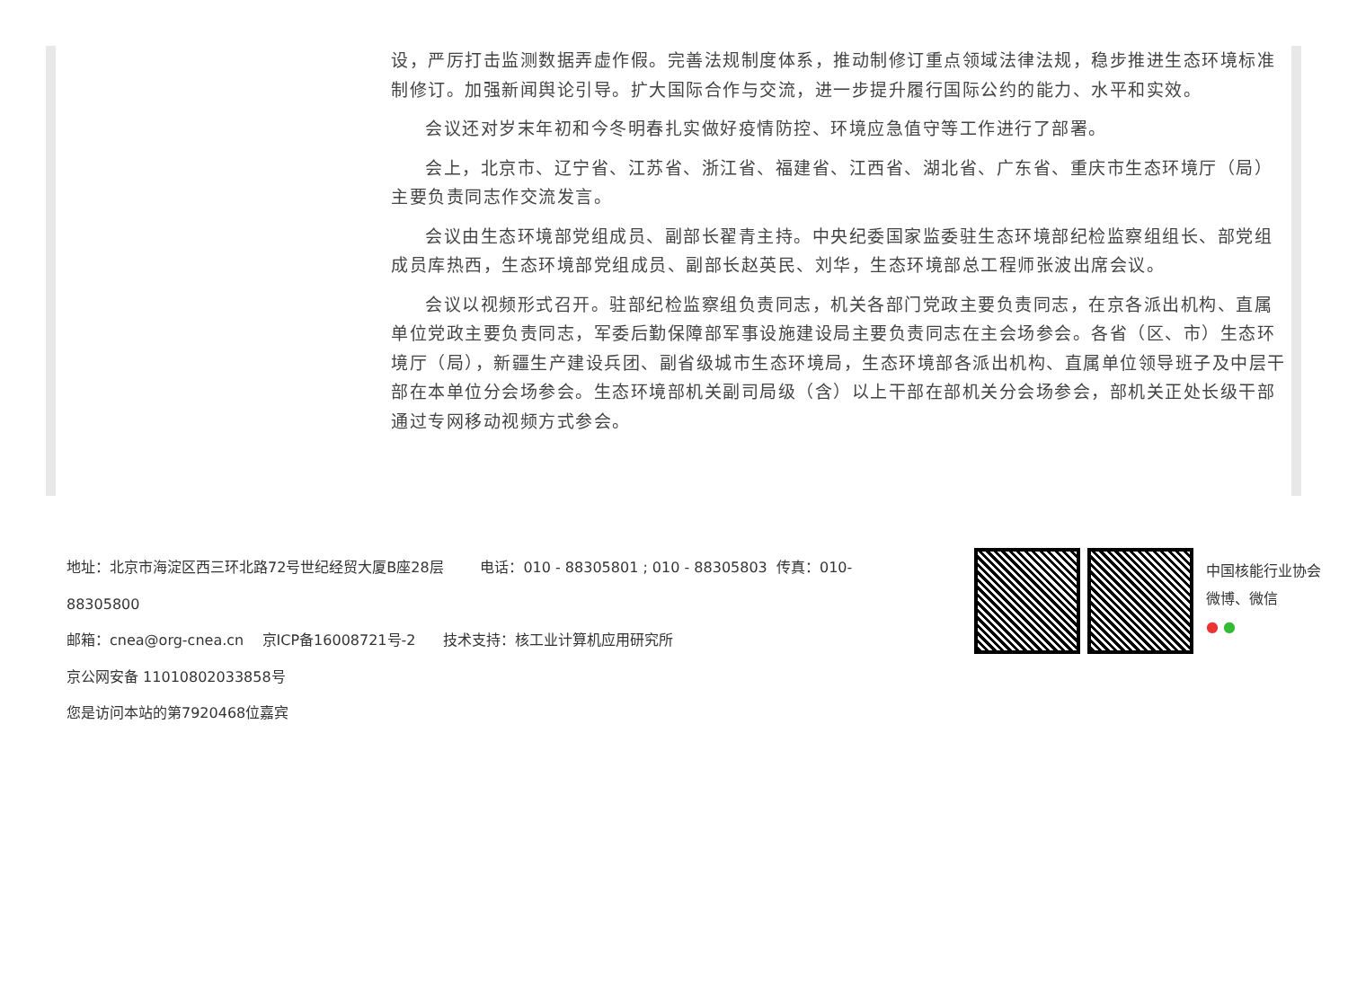设，严厉打击监测数据弄虚作假。完善法规制度体系，推动制修订重点领域法律法规，稳步推进生态环境标准制修订。加强新闻舆论引导。扩大国际合作与交流，进一步提升履行国际公约的能力、水平和实效。
会议还对岁末年初和今冬明春扎实做好疫情防控、环境应急值守等工作进行了部署。
会上，北京市、辽宁省、江苏省、浙江省、福建省、江西省、湖北省、广东省、重庆市生态环境厅（局）主要负责同志作交流发言。
会议由生态环境部党组成员、副部长翟青主持。中央纪委国家监委驻生态环境部纪检监察组组长、部党组成员库热西，生态环境部党组成员、副部长赵英民、刘华，生态环境部总工程师张波出席会议。
会议以视频形式召开。驻部纪检监察组负责同志，机关各部门党政主要负责同志，在京各派出机构、直属单位党政主要负责同志，军委后勤保障部军事设施建设局主要负责同志在主会场参会。各省（区、市）生态环境厅（局），新疆生产建设兵团、副省级城市生态环境局，生态环境部各派出机构、直属单位领导班子及中层干部在本单位分会场参会。生态环境部机关副司局级（含）以上干部在部机关分会场参会，部机关正处长级干部通过专网移动视频方式参会。
地址：北京市海淀区西三环北路72号世纪经贸大厦B座28层 电话：010 - 88305801 ; 010 - 88305803 传真：010-88305800
邮箱：cnea@org-cnea.cn 京ICP备16008721号-2 技术支持：核工业计算机应用研究所
京公网安备 11010802033858号
您是访问本站的第7920468位嘉宾
中国核能行业协会
微博、微信
● ●